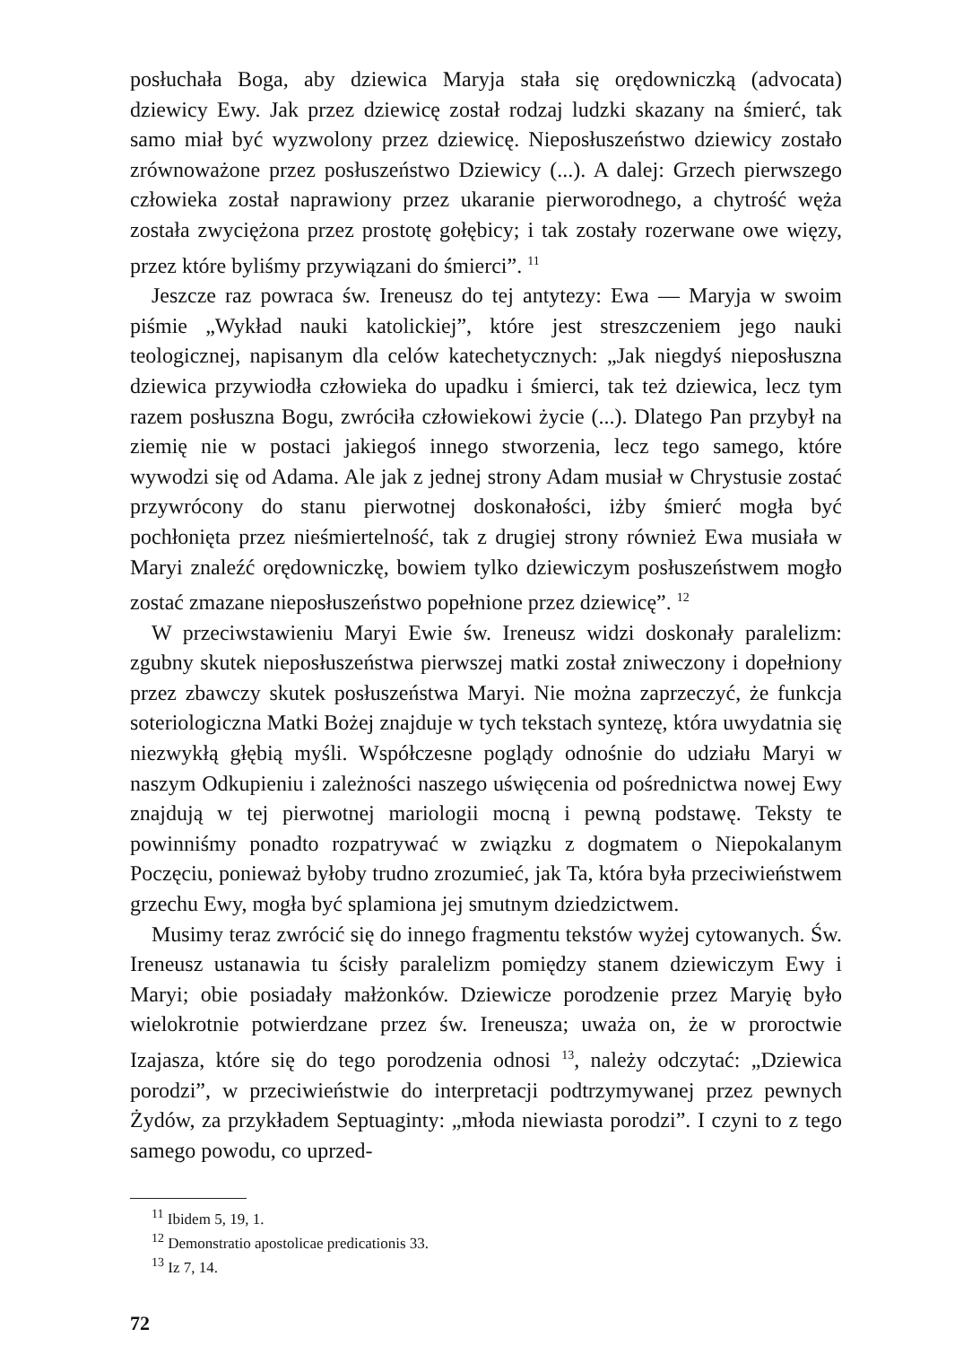posłuchała Boga, aby dziewica Maryja stała się orędowniczką (advocata) dziewicy Ewy. Jak przez dziewicę został rodzaj ludzki skazany na śmierć, tak samo miał być wyzwolony przez dziewicę. Nieposłuszeństwo dziewicy zostało zrównoważone przez posłuszeństwo Dziewicy (...). A dalej: Grzech pierwszego człowieka został naprawiony przez ukaranie pierworodnego, a chytrość węża została zwyciężona przez prostotę gołębicy; i tak zostały rozerwane owe więzy, przez które byliśmy przywiązani do śmierci”. <sup>11</sup>
Jeszcze raz powraca św. Ireneusz do tej antytezy: Ewa — Maryja w swoim piśmie „Wykład nauki katolickiej”, które jest streszczeniem jego nauki teologicznej, napisanym dla celów katechetycznych: „Jak niegdyś nieposłuszna dziewica przywiodła człowieka do upadku i śmierci, tak też dziewica, lecz tym razem posłuszna Bogu, zwróciła człowiekowi życie (...). Dlatego Pan przybył na ziemię nie w postaci jakiegoś innego stworzenia, lecz tego samego, które wywodzi się od Adama. Ale jak z jednej strony Adam musiał w Chrystusie zostać przywrócony do stanu pierwotnej doskonałości, iżby śmierć mogła być pochłonięta przez nieśmiertelność, tak z drugiej strony również Ewa musiała w Maryi znaleźć orędowniczkę, bowiem tylko dziewiczym posłuszeństwem mogło zostać zmazane nieposłuszeństwo popełnione przez dziewicę”. <sup>12</sup>
W przeciwstawieniu Maryi Ewie św. Ireneusz widzi doskonały paralelizm: zgubny skutek nieposłuszeństwa pierwszej matki został zniweczony i dopełniony przez zbawczy skutek posłuszeństwa Maryi. Nie można zaprzeczyć, że funkcja soteriologiczna Matki Bożej znajduje w tych tekstach syntezę, która uwydatnia się niezwykłą głębią myśli. Współczesne poglądy odnośnie do udziału Maryi w naszym Odkupieniu i zależności naszego uświęcenia od pośrednictwa nowej Ewy znajdują w tej pierwotnej mariologii mocną i pewną podstawę. Teksty te powinniśmy ponadto rozpatrywać w związku z dogmatem o Niepokalanym Poczęciu, ponieważ byłoby trudno zrozumieć, jak Ta, która była przeciwieństwem grzechu Ewy, mogła być splamiona jej smutnym dziedzictwem.
Musimy teraz zwrócić się do innego fragmentu tekstów wyżej cytowanych. Św. Ireneusz ustanawia tu ścisły paralelizm pomiędzy stanem dziewiczym Ewy i Maryi; obie posiadały małżonków. Dziewicze porodzenie przez Maryię było wielokrotnie potwierdzane przez św. Ireneusza; uważa on, że w proroctwie Izajasza, które się do tego porodzenia odnosi <sup>13</sup>, należy odczytać: „Dziewica porodzi”, w przeciwieństwie do interpretacji podtrzymywanej przez pewnych Żydów, za przykładem Septuaginty: „młoda niewiasta porodzi”. I czyni to z tego samego powodu, co uprzed-
<sup>11</sup> Ibidem 5, 19, 1.
<sup>12</sup> Demonstratio apostolicae predicationis 33.
<sup>13</sup> Iz 7, 14.
72